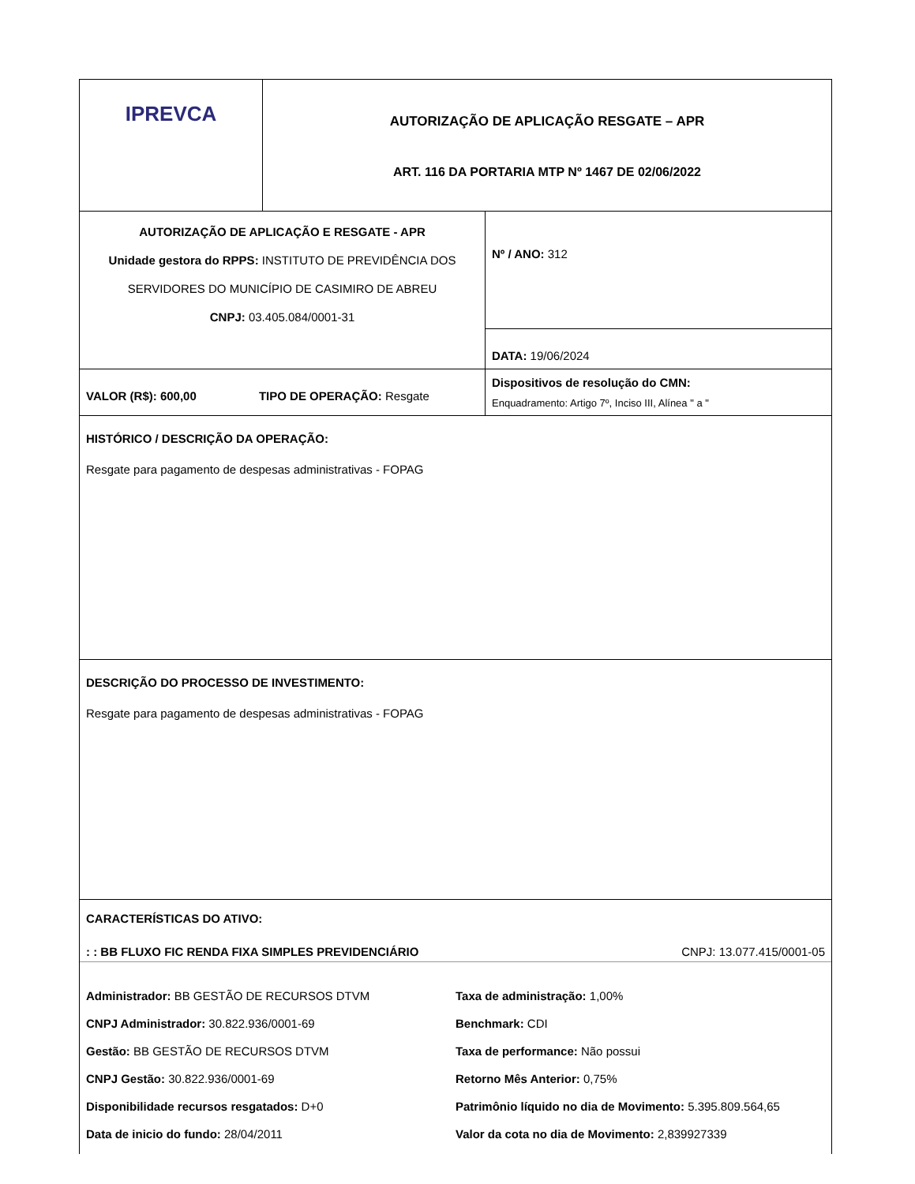| IPREVCA | AUTORIZAÇÃO DE APLICAÇÃO RESGATE – APR ART. 116 DA PORTARIA MTP Nº 1467 DE 02/06/2022 |
| AUTORIZAÇÃO DE APLICAÇÃO E RESGATE - APR Unidade gestora do RPPS: INSTITUTO DE PREVIDÊNCIA DOS SERVIDORES DO MUNICÍPIO DE CASIMIRO DE ABREU CNPJ: 03.405.084/0001-31 | Nº / ANO: 312 |
| | DATA: 19/06/2024 |
| VALOR (R$): 600,00 TIPO DE OPERAÇÃO: Resgate | Dispositivos de resolução do CMN: Enquadramento: Artigo 7º, Inciso III, Alínea " a " |
| HISTÓRICO / DESCRIÇÃO DA OPERAÇÃO: Resgate para pagamento de despesas administrativas - FOPAG | |
| DESCRIÇÃO DO PROCESSO DE INVESTIMENTO: Resgate para pagamento de despesas administrativas - FOPAG | |
| CARACTERÍSTICAS DO ATIVO: : : BB FLUXO FIC RENDA FIXA SIMPLES PREVIDENCIÁRIO CNPJ: 13.077.415/0001-05 Administrador: BB GESTÃO DE RECURSOS DTVM Taxa de administração: 1,00% CNPJ Administrador: 30.822.936/0001-69 Benchmark: CDI Gestão: BB GESTÃO DE RECURSOS DTVM Taxa de performance: Não possui CNPJ Gestão: 30.822.936/0001-69 Retorno Mês Anterior: 0,75% Disponibilidade recursos resgatados: D+0 Patrimônio líquido no dia de Movimento: 5.395.809.564,65 Data de inicio do fundo: 28/04/2011 Valor da cota no dia de Movimento: 2,839927339 | |